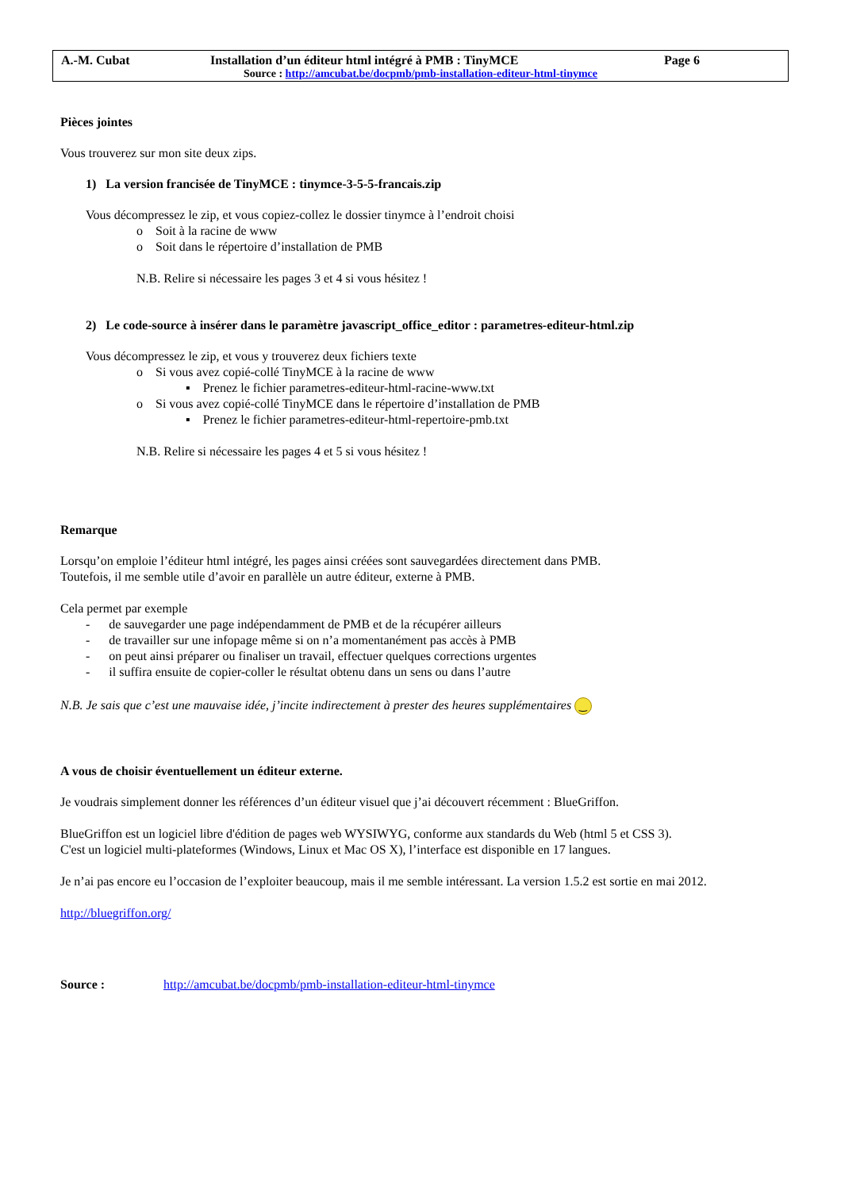A.-M. Cubat Installation d’un éditeur html intégré à PMB : TinyMCE Page 6
Source : http://amcubat.be/docpmb/pmb-installation-editeur-html-tinymce
Pièces jointes
Vous trouverez sur mon site deux zips.
1) La version francisée de TinyMCE : tinymce-3-5-5-francais.zip
Vous décompressez le zip, et vous copiez-collez le dossier tinymce à l’endroit choisi
o Soit à la racine de www
o Soit dans le répertoire d’installation de PMB
N.B. Relire si nécessaire les pages 3 et 4 si vous hésitez !
2) Le code-source à insérer dans le paramètre javascript_office_editor : parametres-editeur-html.zip
Vous décompressez le zip, et vous y trouverez deux fichiers texte
o Si vous avez copié-collé TinyMCE à la racine de www
▪ Prenez le fichier parametres-editeur-html-racine-www.txt
o Si vous avez copié-collé TinyMCE dans le répertoire d’installation de PMB
▪ Prenez le fichier parametres-editeur-html-repertoire-pmb.txt
N.B. Relire si nécessaire les pages 4 et 5 si vous hésitez !
Remarque
Lorsqu’on emploie l’éditeur html intégré, les pages ainsi créées sont sauvegardées directement dans PMB.
Toutefois, il me semble utile d’avoir en parallèle un autre éditeur, externe à PMB.
Cela permet par exemple
- de sauvegarder une page indépendamment de PMB et de la récupérer ailleurs
- de travailler sur une infopage même si on n’a momentanément pas accès à PMB
- on peut ainsi préparer ou finaliser un travail, effectuer quelques corrections urgentes
- il suffira ensuite de copier-coller le résultat obtenu dans un sens ou dans l’autre
N.B. Je sais que c’est une mauvaise idée, j’incite indirectement à prester des heures supplémentaires ‿
A vous de choisir éventuellement un éditeur externe.
Je voudrais simplement donner les références d’un éditeur visuel que j’ai découvert récemment : BlueGriffon.
BlueGriffon est un logiciel libre d'édition de pages web WYSIWYG, conforme aux standards du Web (html 5 et CSS 3).
C'est un logiciel multi-plateformes (Windows, Linux et Mac OS X), l’interface est disponible en 17 langues.
Je n’ai pas encore eu l’occasion de l’exploiter beaucoup, mais il me semble intéressant. La version 1.5.2 est sortie en mai 2012.
http://bluegriffon.org/
Source : http://amcubat.be/docpmb/pmb-installation-editeur-html-tinymce